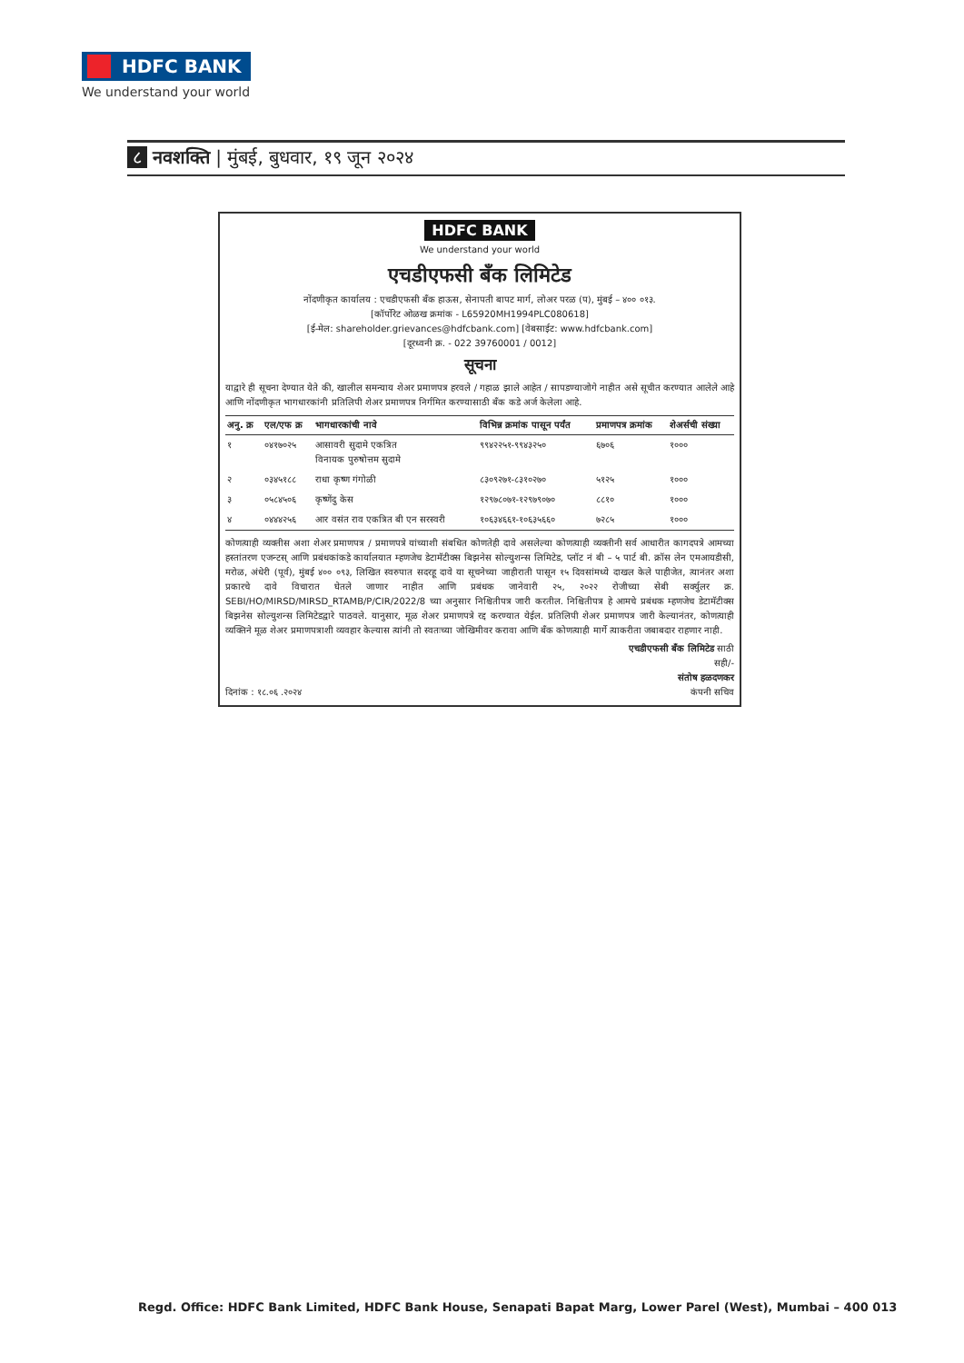HDFC BANK
We understand your world
८ नवशक्ति | मुंबई, बुधवार, १९ जून २०२४
HDFC BANK
We understand your world
एचडीएफसी बँक लिमिटेड
नोंदणीकृत कार्यालय : एचडीएफसी बँक हाऊस, सेनापती बापट मार्ग, लोअर परळ (प), मुंबई – ४०० ०१३.
[कॉर्पोरेट ओळख क्रमांक - L65920MH1994PLC080618]
[ई-मेल: shareholder.grievances@hdfcbank.com] [वेबसाईट: www.hdfcbank.com]
[दूरध्वनी क्र. - 022 39760001 / 0012]
सूचना
याद्वारे ही सूचना देण्यात येते की, खालील समन्याय शेअर प्रमाणपत्र हरवले / गहाळ झाले आहेत / सापडण्याजोगे नाहीत असे सूचीत करण्यात आलेले आहे आणि नोंदणीकृत भागधारकांनी प्रतिलिपी शेअर प्रमाणपत्र निर्गमित करण्यासाठी बँक कडे अर्ज केलेला आहे.
| अनु. क्र | एल/एफ क्र | भागधारकांची नावे | विभिन्न क्रमांक पासून पर्यंत | प्रमाणपत्र क्रमांक | शेअर्सची संख्या |
| --- | --- | --- | --- | --- | --- |
| १ | ०४१७०२५ | आसावरी सुदामे एकत्रित विनायक पुरुषोत्तम सुदामे | ९९४२२५१-९९४३२५० | ६७०६ | १००० |
| २ | ०३४५१८८ | राधा कृष्ण गंगोळी | ८३०९२७१-८३१०२७० | ५१२५ | १००० |
| ३ | ०५८४५०६ | कृष्णेंदु केस | १२९७८०७१-१२९७९०७० | ८८१० | १००० |
| ४ | ०४४४२५६ | आर वसंत राव एकत्रित बी एन सरस्वरी | १०६३४६६१-१०६३५६६० | ७२८५ | १००० |
कोणत्याही व्यक्तीस अशा शेअर प्रमाणपत्र / प्रमाणपत्रे यांच्याशी संबधित कोणतेही दावे असलेल्या कोणत्याही व्यक्तीनी सर्व आधारीत कागदपत्रे आमच्या हस्तांतरण एजन्टस् आणि प्रबंधकांकडे कार्यालयात म्हणजेच डेटामॅटीक्स बिझनेस सोल्युशन्स लिमिटेड, प्लॉट नं बी – ५ पार्ट बी. क्रॉस लेन एमआयडीसी, मरोळ, अंधेरी (पूर्व), मुंबई ४०० ०९३, लिखित स्वरुपात सदरहू दावे या सूचनेच्या जाहीराती पासून १५ दिवसांमध्ये दाखल केले पाहीजेत, त्यानंतर अशा प्रकारचे दावे विचारात घेतले जाणार नाहीत आणि प्रबंधक जानेवारी २५, २०२२ रोजीच्या सेबी सर्क्युलर क्र. SEBI/HO/MIRSD/MIRSD_RTAMB/P/CIR/2022/8 च्या अनुसार निश्चितीपत्र जारी करतील. निश्चितीपत्र हे आमचे प्रबंधक म्हणजेच डेटामॅटीक्स बिझनेस सोल्युशन्स लिमिटेडद्वारे पाठवले. यानुसार, मूळ शेअर प्रमाणपत्रे रद्द करण्यात येईल. प्रतिलिपी शेअर प्रमाणपत्र जारी केल्यानंतर, कोणत्याही व्यक्तिने मूळ शेअर प्रमाणपत्राशी व्यवहार केल्यास त्यांनी तो स्वतःच्या जोखिमीवर करावा आणि बँक कोणत्याही मार्गे त्याकरीता जबाबदार राहणार नाही.
एचडीएफसी बँक लिमिटेड साठी
सही/-
संतोष हळदणकर
दिनांक : १८.०६ .२०२४ कंपनी सचिव
Regd. Office: HDFC Bank Limited, HDFC Bank House, Senapati Bapat Marg, Lower Parel (West), Mumbai – 400 013